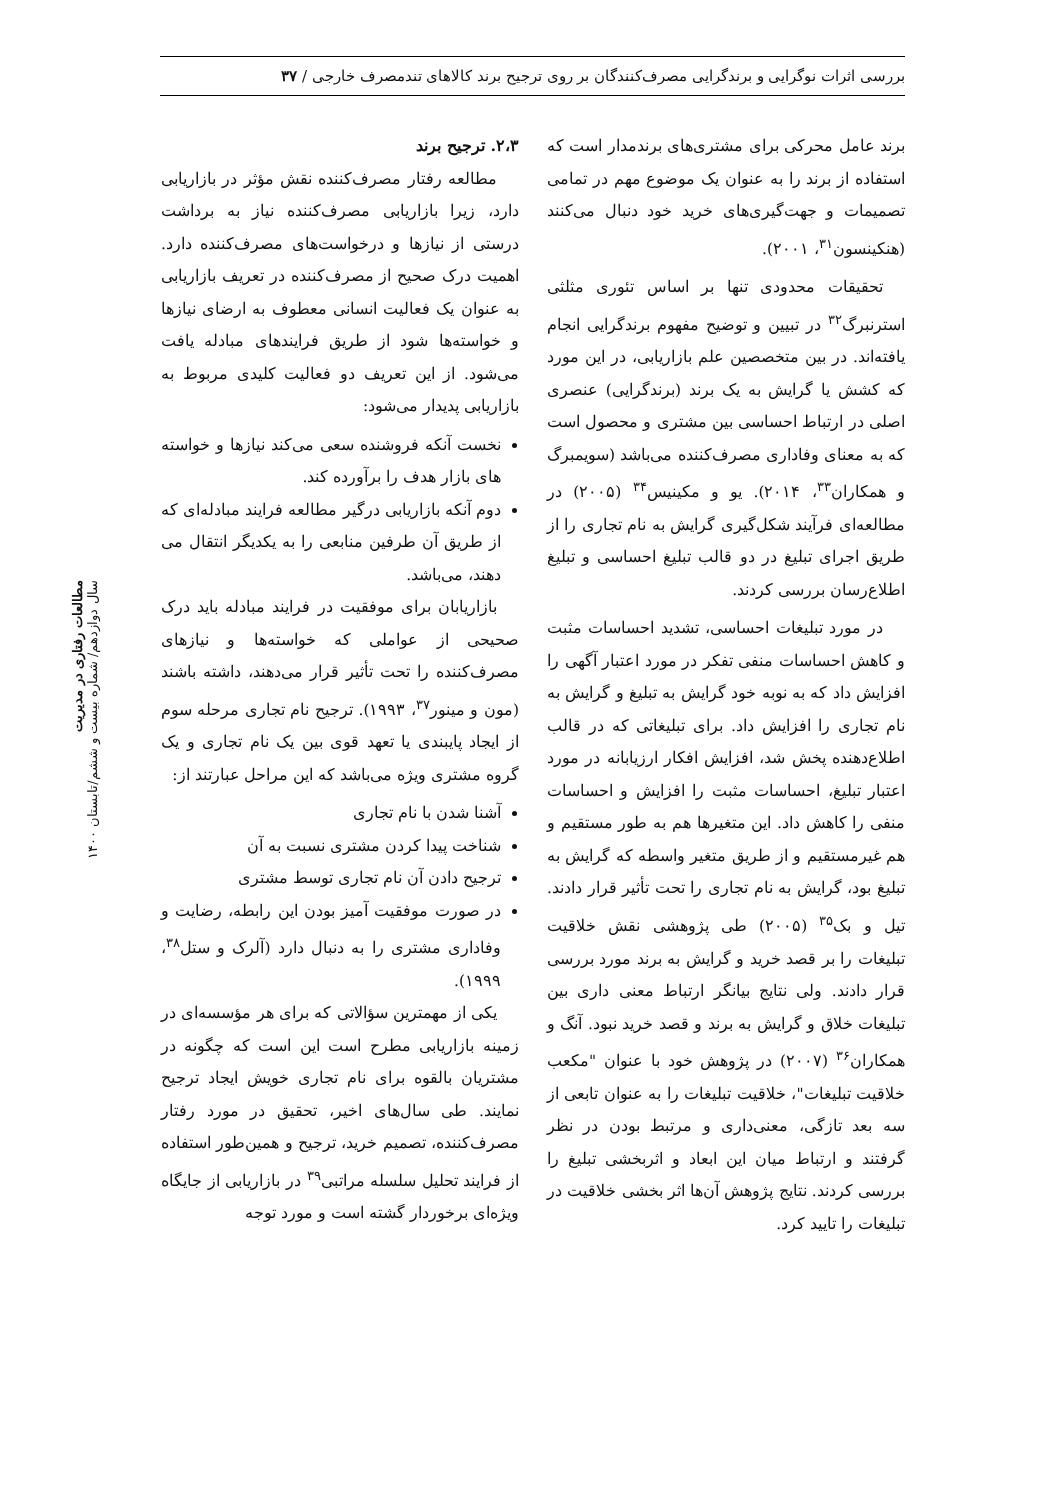بررسی اثرات نوگرایی و برندگرایی مصرف‌کنندگان بر روی ترجیح برند کالاهای تندمصرف خارجی / ۳۷
برند عامل محرکی برای مشتری‌های برندمدار است که استفاده از برند را به عنوان یک موضوع مهم در تمامی تصمیمات و جهت‌گیری‌های خرید خود دنبال می‌کنند (هنکینسون<sup>۳۱</sup>، ۲۰۰۱).
تحقیقات محدودی تنها بر اساس تئوری مثلثی استرنبرگ<sup>۳۲</sup> در تبیین و توضیح مفهوم برندگرایی انجام یافته‌اند. در بین متخصصین علم بازاریابی، در این مورد که کشش یا گرایش به یک برند (برندگرایی) عنصری اصلی در ارتباط احساسی بین مشتری و محصول است که به معنای وفاداری مصرف‌کننده می‌باشد (سویمبرگ و همکاران<sup>۳۳</sup>، ۲۰۱۴). یو و مکینیس<sup>۳۴</sup> (۲۰۰۵) در مطالعه‌ای فرآیند شکل‌گیری گرایش به نام تجاری را از طریق اجرای تبلیغ در دو قالب تبلیغ احساسی و تبلیغ اطلاع‌رسان بررسی کردند.
در مورد تبلیغات احساسی، تشدید احساسات مثبت و کاهش احساسات منفی تفکر در مورد اعتبار آگهی را افزایش داد که به نوبه خود گرایش به تبلیغ و گرایش به نام تجاری را افزایش داد. برای تبلیغاتی که در قالب اطلاع‌دهنده پخش شد، افزایش افکار ارزیابانه در مورد اعتبار تبلیغ، احساسات مثبت را افزایش و احساسات منفی را کاهش داد. این متغیرها هم به طور مستقیم و هم غیرمستقیم و از طریق متغیر واسطه که گرایش به تبلیغ بود، گرایش به نام تجاری را تحت تأثیر قرار دادند. تیل و بک<sup>۳۵</sup> (۲۰۰۵) طی پژوهشی نقش خلاقیت تبلیغات را بر قصد خرید و گرایش به برند مورد بررسی قرار دادند. ولی نتایج بیانگر ارتباط معنی داری بین تبلیغات خلاق و گرایش به برند و قصد خرید نبود. آنگ و همکاران<sup>۳۶</sup> (۲۰۰۷) در پژوهش خود با عنوان "مکعب خلاقیت تبلیغات"، خلاقیت تبلیغات را به عنوان تابعی از سه بعد تازگی، معنی‌داری و مرتبط بودن در نظر گرفتند و ارتباط میان این ابعاد و اثربخشی تبلیغ را بررسی کردند. نتایج پژوهش آن‌ها اثر بخشی خلاقیت در تبلیغات را تایید کرد.
۲،۳. ترجیح برند
مطالعه رفتار مصرف‌کننده نقش مؤثر در بازاریابی دارد، زیرا بازاریابی مصرف‌کننده نیاز به برداشت درستی از نیازها و درخواست‌های مصرف‌کننده دارد. اهمیت درک صحیح از مصرف‌کننده در تعریف بازاریابی به عنوان یک فعالیت انسانی معطوف به ارضای نیازها و خواسته‌ها شود از طریق فرایندهای مبادله یافت می‌شود. از این تعریف دو فعالیت کلیدی مربوط به بازاریابی پدیدار می‌شود:
نخست آنکه فروشنده سعی می‌کند نیازها و خواسته های بازار هدف را برآورده کند.
دوم آنکه بازاریابی درگیر مطالعه فرایند مبادله‌ای که از طریق آن طرفین منابعی را به یکدیگر انتقال می دهند، می‌باشد.
بازاریابان برای موفقیت در فرایند مبادله باید درک صحیحی از عواملی که خواسته‌ها و نیازهای مصرف‌کننده را تحت تأثیر قرار می‌دهند، داشته باشند (مون و مینور<sup>۳۷</sup>، ۱۹۹۳). ترجیح نام تجاری مرحله سوم از ایجاد پایبندی یا تعهد قوی بین یک نام تجاری و یک گروه مشتری ویژه می‌باشد که این مراحل عبارتند از:
آشنا شدن با نام تجاری
شناخت پیدا کردن مشتری نسبت به آن
ترجیح دادن آن نام تجاری توسط مشتری
در صورت موفقیت آمیز بودن این رابطه، رضایت و وفاداری مشتری را به دنبال دارد (آلرک و ستل<sup>۳۸</sup>، ۱۹۹۹).
یکی از مهمترین سؤالاتی که برای هر مؤسسه‌ای در زمینه بازاریابی مطرح است این است که چگونه در مشتریان بالقوه برای نام تجاری خویش ایجاد ترجیح نمایند. طی سال‌های اخیر، تحقیق در مورد رفتار مصرف‌کننده، تصمیم خرید، ترجیح و همین‌طور استفاده از فرایند تحلیل سلسله مراتبی<sup>۳۹</sup> در بازاریابی از جایگاه ویژه‌ای برخوردار گشته است و مورد توجه
مطالعات رفتاری در مدیریت
سال دوازدهم/ شماره بیست و ششم/تابستان ۱۴۰۰